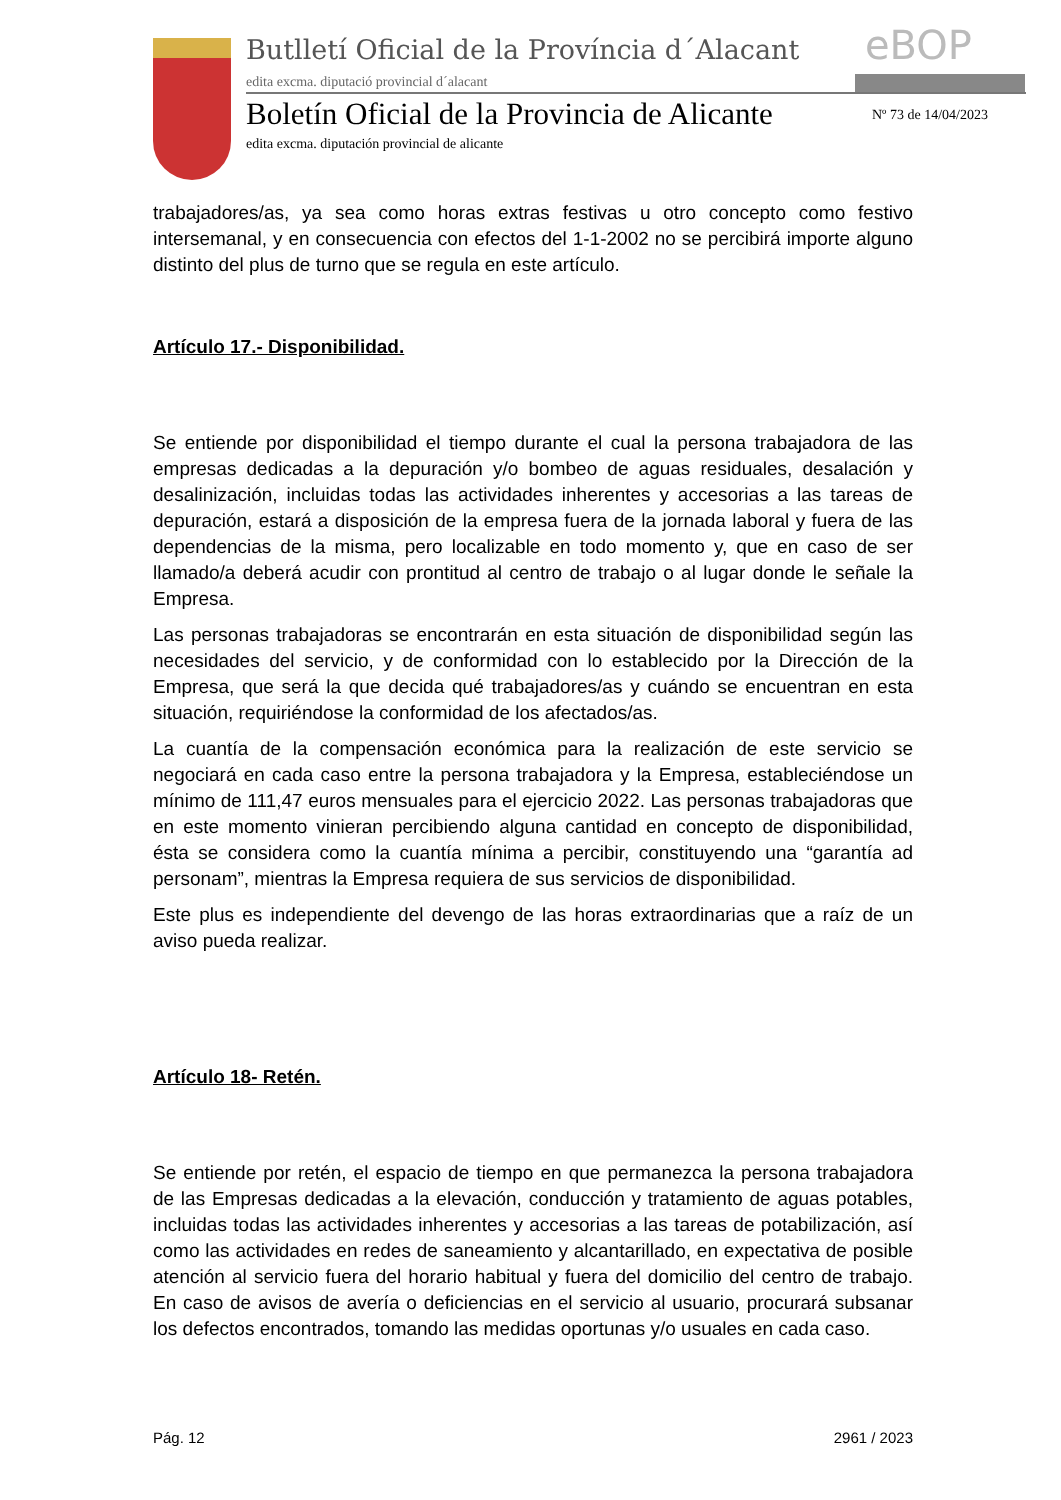Butlletí Oficial de la Província d´Alacant
edita excma. diputació provincial d´alacant
eBOP
Boletín Oficial de la Provincia de Alicante
edita excma. diputación provincial de alicante
Nº 73 de 14/04/2023
trabajadores/as, ya sea como horas extras festivas u otro concepto como festivo intersemanal, y en consecuencia con efectos del 1-1-2002 no se percibirá importe alguno distinto del plus de turno que se regula en este artículo.
Artículo 17.- Disponibilidad.
Se entiende por disponibilidad el tiempo durante el cual la persona trabajadora de las empresas dedicadas a la depuración y/o bombeo de aguas residuales, desalación y desalinización, incluidas todas las actividades inherentes y accesorias a las tareas de depuración, estará a disposición de la empresa fuera de la jornada laboral y fuera de las dependencias de la misma, pero localizable en todo momento y, que en caso de ser llamado/a deberá acudir con prontitud al centro de trabajo o al lugar donde le señale la Empresa.
Las personas trabajadoras se encontrarán en esta situación de disponibilidad según las necesidades del servicio, y de conformidad con lo establecido por la Dirección de la Empresa, que será la que decida qué trabajadores/as y cuándo se encuentran en esta situación, requiriéndose la conformidad de los afectados/as.
La cuantía de la compensación económica para la realización de este servicio se negociará en cada caso entre la persona trabajadora y la Empresa, estableciéndose un mínimo de 111,47 euros mensuales para el ejercicio 2022. Las personas trabajadoras que en este momento vinieran percibiendo alguna cantidad en concepto de disponibilidad, ésta se considera como la cuantía mínima a percibir, constituyendo una “garantía ad personam”, mientras la Empresa requiera de sus servicios de disponibilidad.
Este plus es independiente del devengo de las horas extraordinarias que a raíz de un aviso pueda realizar.
Artículo 18- Retén.
Se entiende por retén, el espacio de tiempo en que permanezca la persona trabajadora de las Empresas dedicadas a la elevación, conducción y tratamiento de aguas potables, incluidas todas las actividades inherentes y accesorias a las tareas de potabilización, así como las actividades en redes de saneamiento y alcantarillado, en expectativa de posible atención al servicio fuera del horario habitual y fuera del domicilio del centro de trabajo. En caso de avisos de avería o deficiencias en el servicio al usuario, procurará subsanar los defectos encontrados, tomando las medidas oportunas y/o usuales en cada caso.
Pág. 12 2961 / 2023